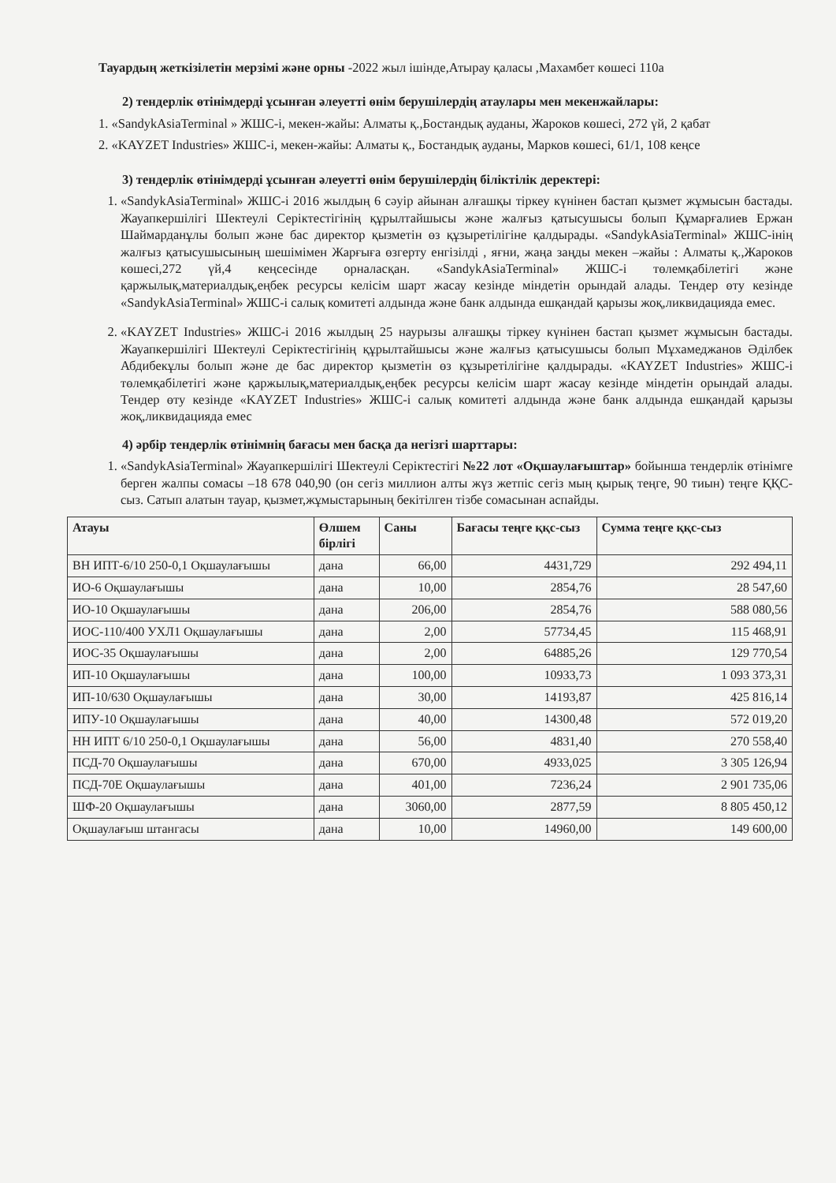Тауардың жеткізілетін мерзімі және орны -2022 жыл ішінде,Атырау қаласы ,Махамбет көшесі 110а
2) тендерлік өтінімдерді ұсынған әлеуетті өнім берушілердің атаулары мен мекенжайлары:
1. «SandykAsiaTerminal » ЖШС-і, мекен-жайы: Алматы қ.,Бостандық ауданы, Жароков көшесі, 272 үй, 2 қабат
2. «KAYZET Industries» ЖШС-і, мекен-жайы: Алматы қ., Бостандық ауданы, Марков көшесі, 61/1, 108 кеңсе
3) тендерлік өтінімдерді ұсынған әлеуетті өнім берушілердің біліктілік деректері:
1. «SandykAsiaTerminal» ЖШС-і 2016 жылдың 6 сәуір айынан алғашқы тіркеу күнінен бастап қызмет жұмысын бастады. Жауапкершілігі Шектеулі Серіктестігінің құрылтайшысы және жалғыз қатысушысы болып Құмарғалиев Ержан Шаймарданұлы болып және бас директор қызметін өз құзыретілігіне қалдырады. «SandykAsiaTerminal» ЖШС-інің жалғыз қатысушысының шешімімен Жарғыға өзгерту енгізілді , яғни, жаңа заңды мекен –жайы : Алматы қ.,Жароков көшесі,272 үй,4 кеңсесінде орналасқан. «SandykAsiaTerminal» ЖШС-і төлемқабілетігі және қаржылық,материалдық,еңбек ресурсы келісім шарт жасау кезінде міндетін орындай алады. Тендер өту кезінде «SandykAsiaTerminal» ЖШС-і салық комитеті алдында және банк алдында ешқандай қарызы жоқ,ликвидацияда емес.
2. «KAYZET Industries» ЖШС-і 2016 жылдың 25 наурызы алғашқы тіркеу күнінен бастап қызмет жұмысын бастады. Жауапкершілігі Шектеулі Серіктестігінің құрылтайшысы және жалғыз қатысушысы болып Мұхамеджанов Әділбек Абдибекұлы болып және де бас директор қызметін өз құзыретілігіне қалдырады. «KAYZET Industries» ЖШС-і төлемқабілетігі және қаржылық,материалдық,еңбек ресурсы келісім шарт жасау кезінде міндетін орындай алады. Тендер өту кезінде «KAYZET Industries» ЖШС-і салық комитеті алдында және банк алдында ешқандай қарызы жоқ,ликвидацияда емес
4) әрбір тендерлік өтінімнің бағасы мен басқа да негізгі шарттары:
1. «SandykAsiaTerminal» Жауапкершілігі Шектеулі Серіктестігі №22 лот «Оқшаулағыштар» бойынша тендерлік өтінімге берген жалпы сомасы –18 678 040,90 (он сегіз миллион алты жүз жетпіс сегіз мың қырық теңге, 90 тиын) теңге ҚҚС-сыз. Сатып алатын тауар, қызмет,жұмыстарының бекітілген тізбе сомасынан аспайды.
| Атауы | Өлшем бірлігі | Саны | Бағасы теңге ққс-сыз | Сумма теңге ққс-сыз |
| --- | --- | --- | --- | --- |
| ВН ИПТ-6/10 250-0,1 Оқшаулағышы | дана | 66,00 | 4431,729 | 292 494,11 |
| ИО-6 Оқшаулағышы | дана | 10,00 | 2854,76 | 28 547,60 |
| ИО-10 Оқшаулағышы | дана | 206,00 | 2854,76 | 588 080,56 |
| ИОС-110/400 УХЛ1 Оқшаулағышы | дана | 2,00 | 57734,45 | 115 468,91 |
| ИОС-35 Оқшаулағышы | дана | 2,00 | 64885,26 | 129 770,54 |
| ИП-10 Оқшаулағышы | дана | 100,00 | 10933,73 | 1 093 373,31 |
| ИП-10/630 Оқшаулағышы | дана | 30,00 | 14193,87 | 425 816,14 |
| ИПУ-10 Оқшаулағышы | дана | 40,00 | 14300,48 | 572 019,20 |
| НН ИПТ 6/10 250-0,1 Оқшаулағышы | дана | 56,00 | 4831,40 | 270 558,40 |
| ПСД-70 Оқшаулағышы | дана | 670,00 | 4933,025 | 3 305 126,94 |
| ПСД-70Е Оқшаулағышы | дана | 401,00 | 7236,24 | 2 901 735,06 |
| ШФ-20 Оқшаулағышы | дана | 3060,00 | 2877,59 | 8 805 450,12 |
| Оқшаулағыш штангасы | дана | 10,00 | 14960,00 | 149 600,00 |